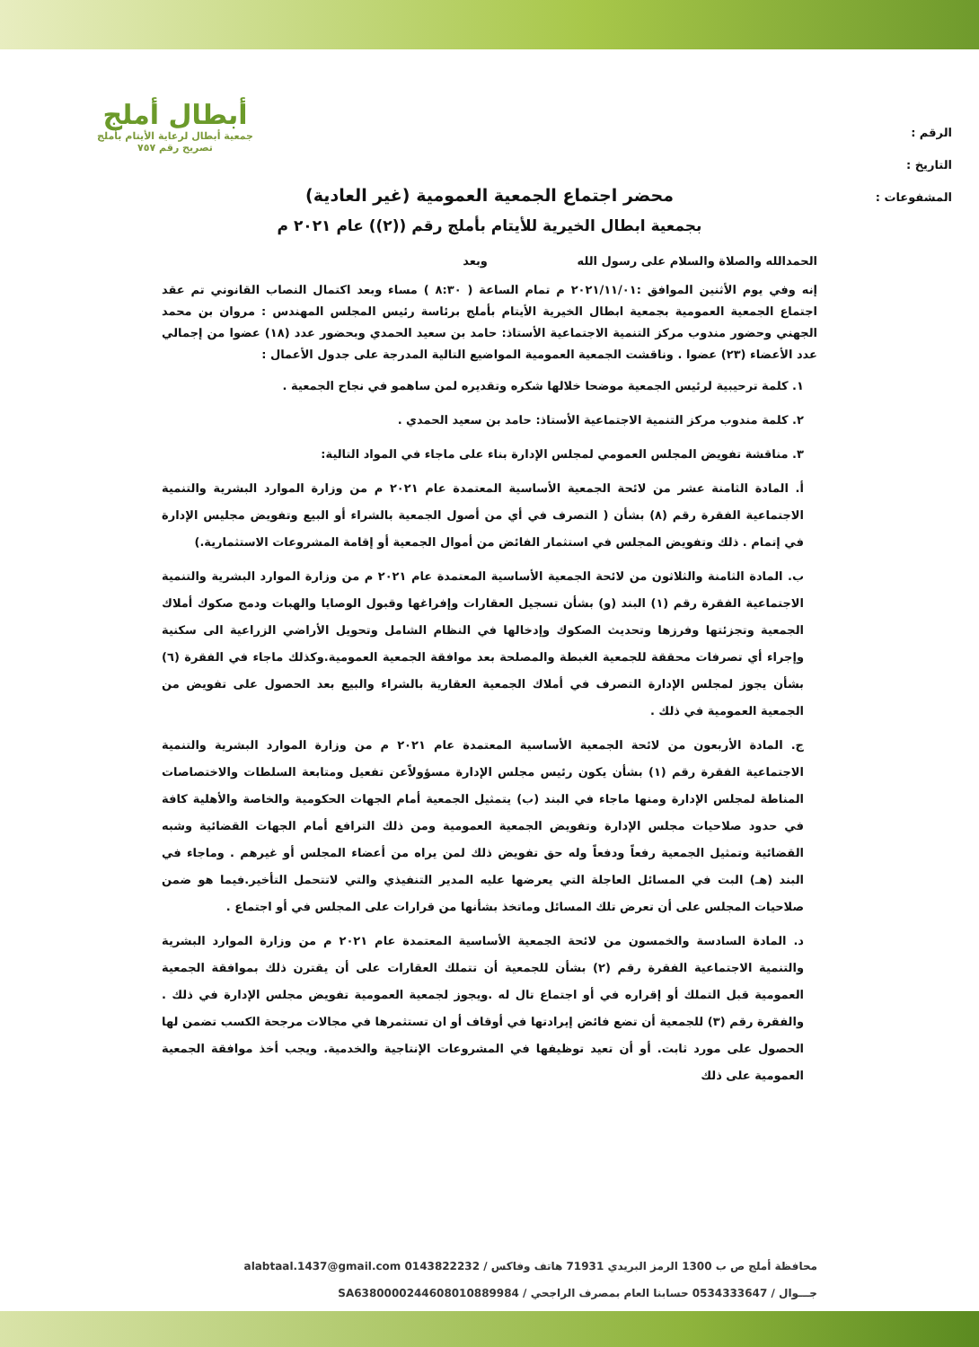الرقم :
التاريخ :
المشفوعات :
أبطال أملج
جمعية أبطال لرعاية الأيتام بأملج
تصريح رقم ٧٥٧
محضر اجتماع الجمعية العمومية (غير العادية)
بجمعية ابطال الخيرية للأيتام بأملج رقم ((٢)) عام ٢٠٢١ م
الحمدالله والصلاة والسلام على رسول الله وبعد
إنه وفي يوم الأثنين الموافق :٢٠٢١/١١/٠١ م تمام الساعة ( ٨:٣٠ ) مساء وبعد اكتمال النصاب القانوني تم عقد اجتماع الجمعية العمومية بجمعية ابطال الخيرية الأيتام بأملج برئاسة رئيس المجلس المهندس : مروان بن محمد الجهني وحضور مندوب مركز التنمية الاجتماعية الأستاذ: حامد بن سعيد الحمدي وبحضور عدد (١٨) عضوا من إجمالي عدد الأعضاء (٢٣) عضوا . وناقشت الجمعية العمومية المواضيع التالية المدرجة على جدول الأعمال :
١. كلمة ترحيبية لرئيس الجمعية موضحا خلالها شكره وتقديره لمن ساهمو في نجاح الجمعية .
٢. كلمة مندوب مركز التنمية الاجتماعية الأستاذ: حامد بن سعيد الحمدي .
٣. مناقشة تفويض المجلس العمومي لمجلس الإدارة بناء على ماجاء في المواد التالية:
أ. المادة الثامنة عشر من لائحة الجمعية الأساسية المعتمدة عام ٢٠٢١ م من وزارة الموارد البشرية والتنمية الاجتماعية الفقرة رقم (٨) بشأن ( التصرف في أي من أصول الجمعية بالشراء أو البيع وتفويض مجليس الإدارة في إتمام . ذلك وتفويض المجلس في استثمار الفائض من أموال الجمعية أو إقامة المشروعات الاستثمارية.)
ب. المادة الثامنة والثلاثون من لائحة الجمعية الأساسية المعتمدة عام ٢٠٢١ م من وزارة الموارد البشرية والتنمية الاجتماعية الفقرة رقم (١) البند (و) بشأن تسجيل العقارات وإفراغها وقبول الوصايا والهبات ودمج صكوك أملاك الجمعية وتجزئتها وفرزها وتحديث الصكوك وإدخالها في النظام الشامل وتحويل الأراضي الزراعية الى سكنية وإجراء أي تصرفات محققة للجمعية الغبطة والمصلحة بعد موافقة الجمعية العمومية.وكذلك ماجاء في الفقرة (٦) بشأن يجوز لمجلس الإدارة التصرف في أملاك الجمعية العقارية بالشراء والبيع بعد الحصول على تفويض من الجمعية العمومية في ذلك .
ج. المادة الأربعون من لائحة الجمعية الأساسية المعتمدة عام ٢٠٢١ م من وزارة الموارد البشرية والتنمية الاجتماعية الفقرة رقم (١) بشأن يكون رئيس مجلس الإدارة مسؤولاًعن تفعيل ومتابعة السلطات والاختصاصات المناطة لمجلس الإدارة ومنها ماجاء في البند (ب) يتمثيل الجمعية أمام الجهات الحكومية والخاصة والأهلية كافة في حدود صلاحيات مجلس الإدارة وتفويض الجمعية العمومية ومن ذلك الترافع أمام الجهات القضائية وشبه القضائية وتمثيل الجمعية رفعاً ودفعاً وله حق تفويض ذلك لمن يراه من أعضاء المجلس أو غيرهم . وماجاء في البند (هـ) البت في المسائل العاجلة التي يعرضها عليه المدير التنفيذي والتي لاتتحمل التأخير.فيما هو ضمن صلاحيات المجلس على أن تعرض تلك المسائل وماتخذ بشأنها من قرارات على المجلس في أو اجتماع .
د. المادة السادسة والخمسون من لائحة الجمعية الأساسية المعتمدة عام ٢٠٢١ م من وزارة الموارد البشرية والتنمية الاجتماعية الفقرة رقم (٢) بشأن للجمعية أن تتملك العقارات على أن يقترن ذلك بموافقة الجمعية العمومية قبل التملك أو إقراره في أو اجتماع تال له .ويجوز لجمعية العمومية تفويض مجلس الإدارة في ذلك . والفقرة رقم (٣) للجمعية أن تضع فائض إيرادتها في أوقاف أو ان تستثمرها في مجالات مرجحة الكسب تضمن لها الحصول على مورد ثابت. أو أن تعيد توظيفها في المشروعات الإنتاجية والخدمية. ويجب أخذ موافقة الجمعية العمومية على ذلك
محافظة أملج ص ب 1300 الرمز البريدي 71931 هاتف وفاكس / 0143822232 alabtaal.1437@gmail.com
جـــوال / 0534333647 حسابنا العام بمصرف الراجحي / SA6380000244608010889984